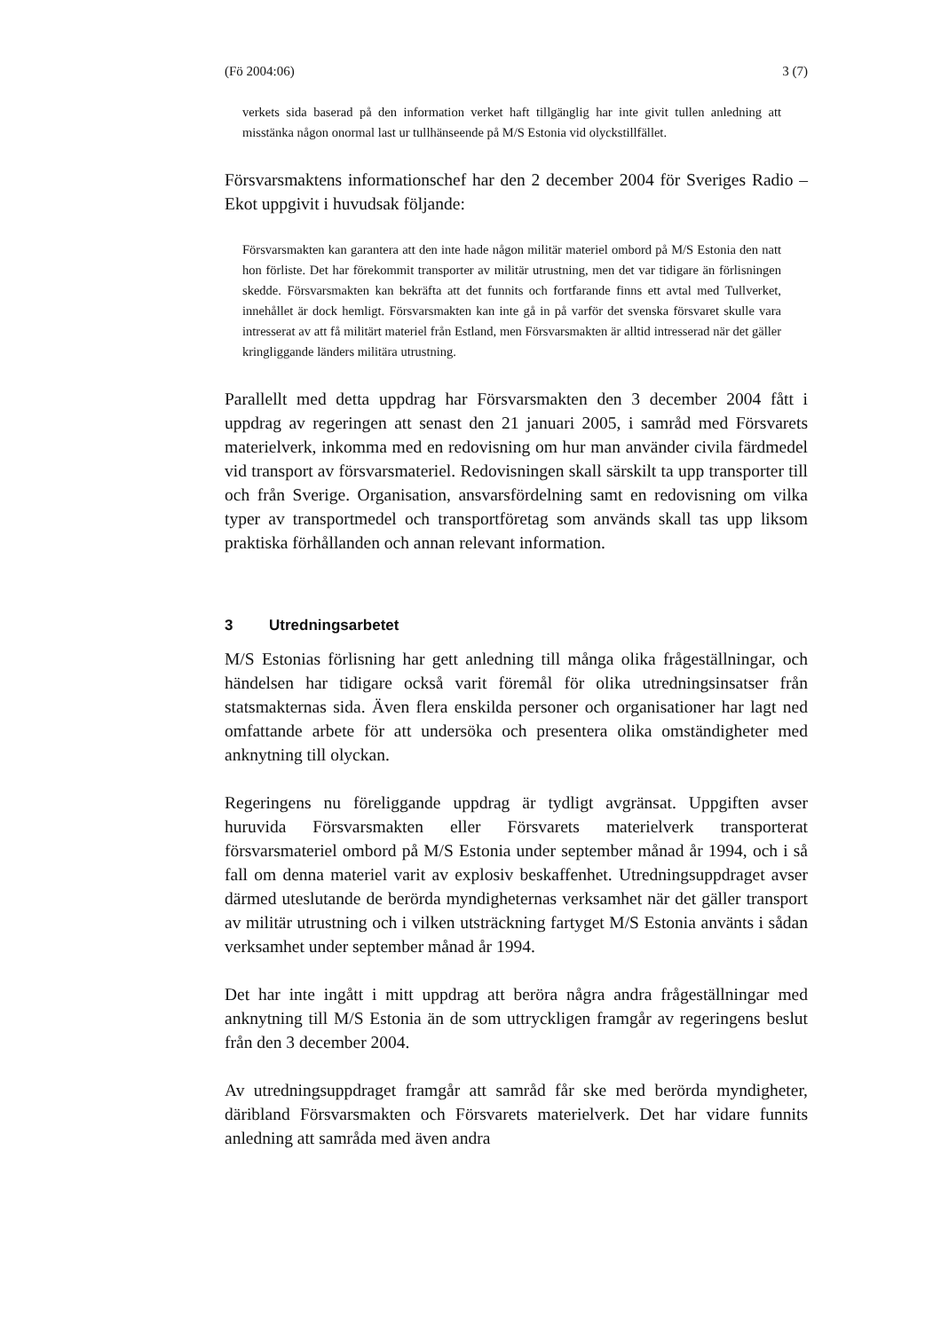(Fö 2004:06) 3 (7)
verkets sida baserad på den information verket haft tillgänglig har inte givit tullen anledning att misstänka någon onormal last ur tullhänseende på M/S Estonia vid olyckstillfället.
Försvarsmaktens informationschef har den 2 december 2004 för Sveriges Radio – Ekot uppgivit i huvudsak följande:
Försvarsmakten kan garantera att den inte hade någon militär materiel ombord på M/S Estonia den natt hon förliste. Det har förekommit transporter av militär utrustning, men det var tidigare än förlisningen skedde. Försvarsmakten kan bekräfta att det funnits och fortfarande finns ett avtal med Tullverket, innehållet är dock hemligt. Försvarsmakten kan inte gå in på varför det svenska försvaret skulle vara intresserat av att få militärt materiel från Estland, men Försvarsmakten är alltid intresserad när det gäller kringliggande länders militära utrustning.
Parallellt med detta uppdrag har Försvarsmakten den 3 december 2004 fått i uppdrag av regeringen att senast den 21 januari 2005, i samråd med Försvarets materielverk, inkomma med en redovisning om hur man använder civila färdmedel vid transport av försvarsmateriel. Redovisningen skall särskilt ta upp transporter till och från Sverige. Organisation, ansvarsfördelning samt en redovisning om vilka typer av transportmedel och transportföretag som används skall tas upp liksom praktiska förhållanden och annan relevant information.
3 Utredningsarbetet
M/S Estonias förlisning har gett anledning till många olika frågeställningar, och händelsen har tidigare också varit föremål för olika utredningsinsatser från statsmakternas sida. Även flera enskilda personer och organisationer har lagt ned omfattande arbete för att undersöka och presentera olika omständigheter med anknytning till olyckan.
Regeringens nu föreliggande uppdrag är tydligt avgränsat. Uppgiften avser huruvida Försvarsmakten eller Försvarets materielverk transporterat försvarsmateriel ombord på M/S Estonia under september månad år 1994, och i så fall om denna materiel varit av explosiv beskaffenhet. Utredningsuppdraget avser därmed uteslutande de berörda myndigheternas verksamhet när det gäller transport av militär utrustning och i vilken utsträckning fartyget M/S Estonia använts i sådan verksamhet under september månad år 1994.
Det har inte ingått i mitt uppdrag att beröra några andra frågeställningar med anknytning till M/S Estonia än de som uttryckligen framgår av regeringens beslut från den 3 december 2004.
Av utredningsuppdraget framgår att samråd får ske med berörda myndigheter, däribland Försvarsmakten och Försvarets materielverk. Det har vidare funnits anledning att samråda med även andra